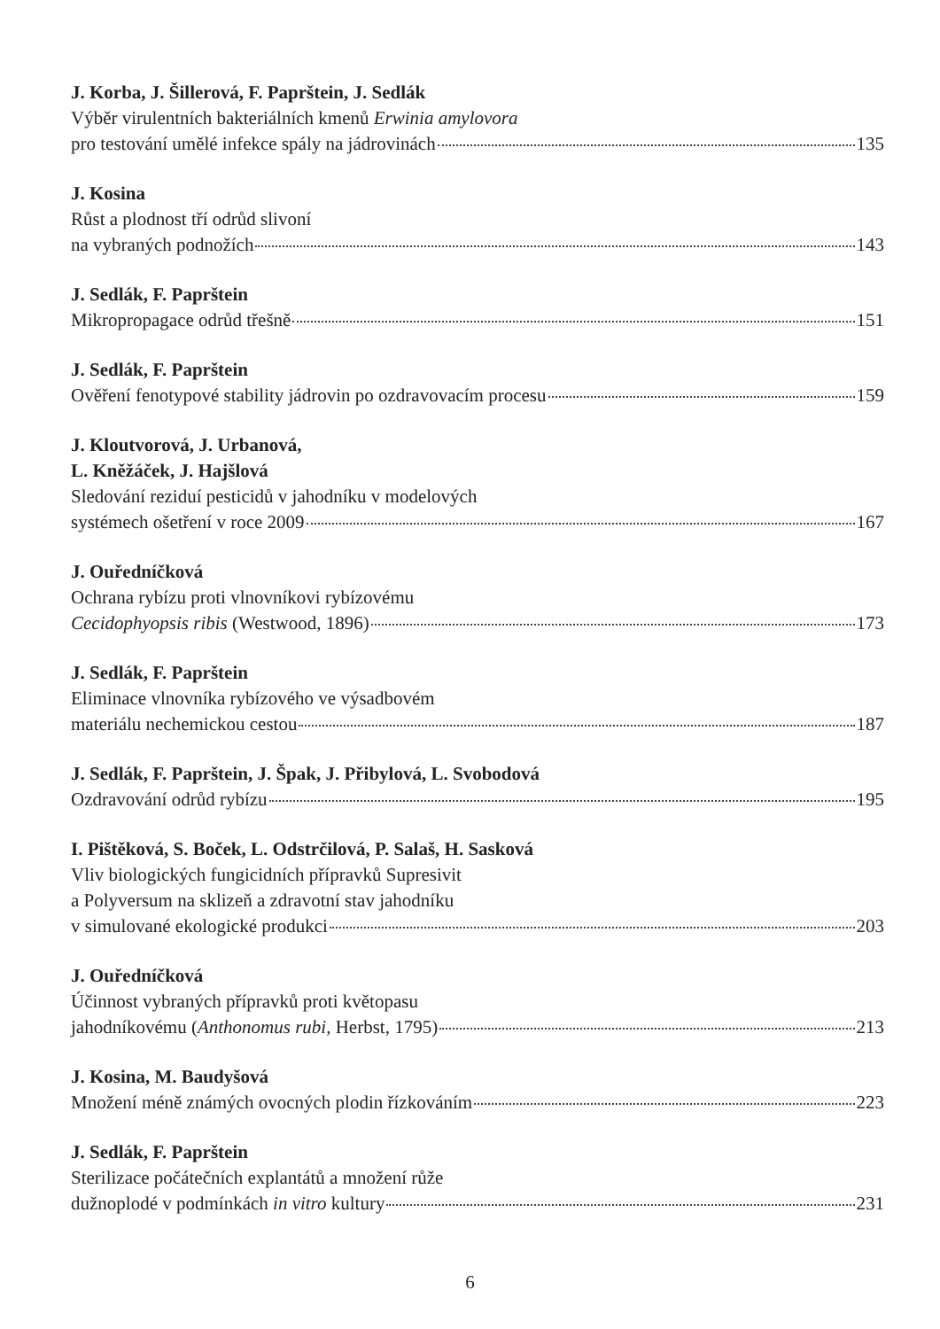J. Korba, J. Šillerová, F. Paprštein, J. Sedlák
Výběr virulentních bakteriálních kmenů Erwinia amylovora
pro testování umělé infekce spály na jádrovinách 135
J. Kosina
Růst a plodnost tří odrůd slivoní
na vybraných podnožích 143
J. Sedlák, F. Paprštein
Mikropropagace odrůd třešně 151
J. Sedlák, F. Paprštein
Ověření fenotypové stability jádrovin po ozdravovacím procesu 159
J. Kloutvorová, J. Urbanová,
L. Kněžáček, J. Hajšlová
Sledování reziduí pesticidů v jahodníku v modelových
systémech ošetření v roce 2009 167
J. Ouředníčková
Ochrana rybízu proti vlnovníkovi rybízovému
Cecidophyopsis ribis (Westwood, 1896) 173
J. Sedlák, F. Paprštein
Eliminace vlnovníka rybízového ve výsadbovém
materiálu nechemickou cestou 187
J. Sedlák, F. Paprštein, J. Špak, J. Přibylová, L. Svobodová
Ozdravování odrůd rybízu 195
I. Pištěková, S. Boček, L. Odstrčilová, P. Salaš, H. Sasková
Vliv biologických fungicidních přípravků Supresivit
a Polyversum na sklizeň a zdravotní stav jahodníku
v simulované ekologické produkci 203
J. Ouředníčková
Účinnost vybraných přípravků proti květopasu
jahodníkovému (Anthonomus rubi, Herbst, 1795) 213
J. Kosina, M. Baudyšová
Množení méně známých ovocných plodin řízkováním 223
J. Sedlák, F. Paprštein
Sterilizace počátečních explantátů a množení růže
dužnoplodé v podmínkách in vitro kultury 231
6